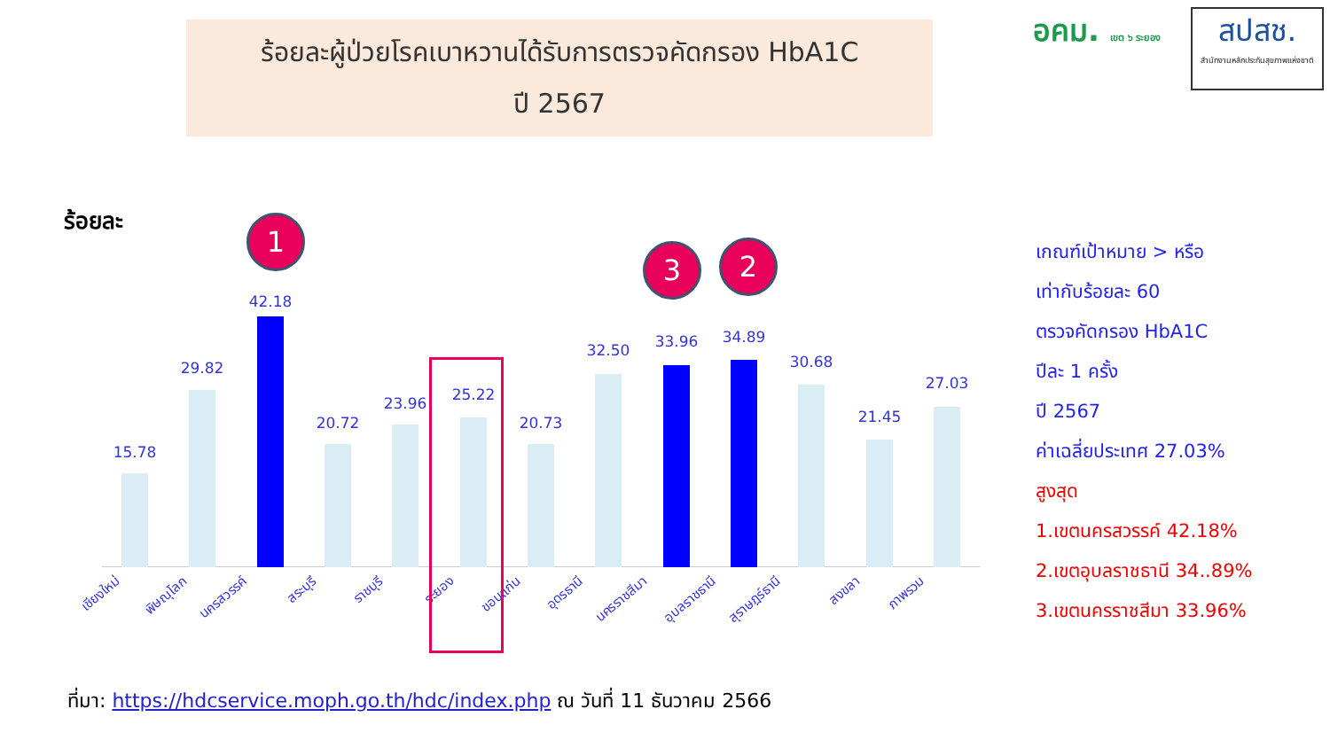ร้อยละผู้ป่วยโรคเบาหวานได้รับการตรวจคัดกรอง HbA1C
ปี 2567
อคม. เขต ๖ ระยอง
สปสช.
สำนักงานหลักประกันสุขภาพแห่งชาติ
ร้อยละ 1
3 2
15.78
29.82
42.18
20.72
23.96 25.22
20.73
32.50 33.96 34.89
30.68
21.45
27.03
เชียงใหม่ พิษณุโลก นครสวรรค์ สระบุรี ราชบุรี ระยอง ขอนแก่น อุดรธานี นครราชสีมา อุบลราชธานี สุราษฎร์ธานี สงขลา ภาพรวม
เกณฑ์เป้าหมาย > หรือ
เท่ากับร้อยละ 60
ตรวจคัดกรอง HbA1C
ปีละ 1 ครั้ง
ปี 2567
ค่าเฉลี่ยประเทศ 27.03%
สูงสุด
1.เขตนครสวรรค์ 42.18%
2.เขตอุบลราชธานี 34..89%
3.เขตนครราชสีมา 33.96%
ที่มา: https://hdcservice.moph.go.th/hdc/index.php ณ วันที่ 11 ธันวาคม 2566